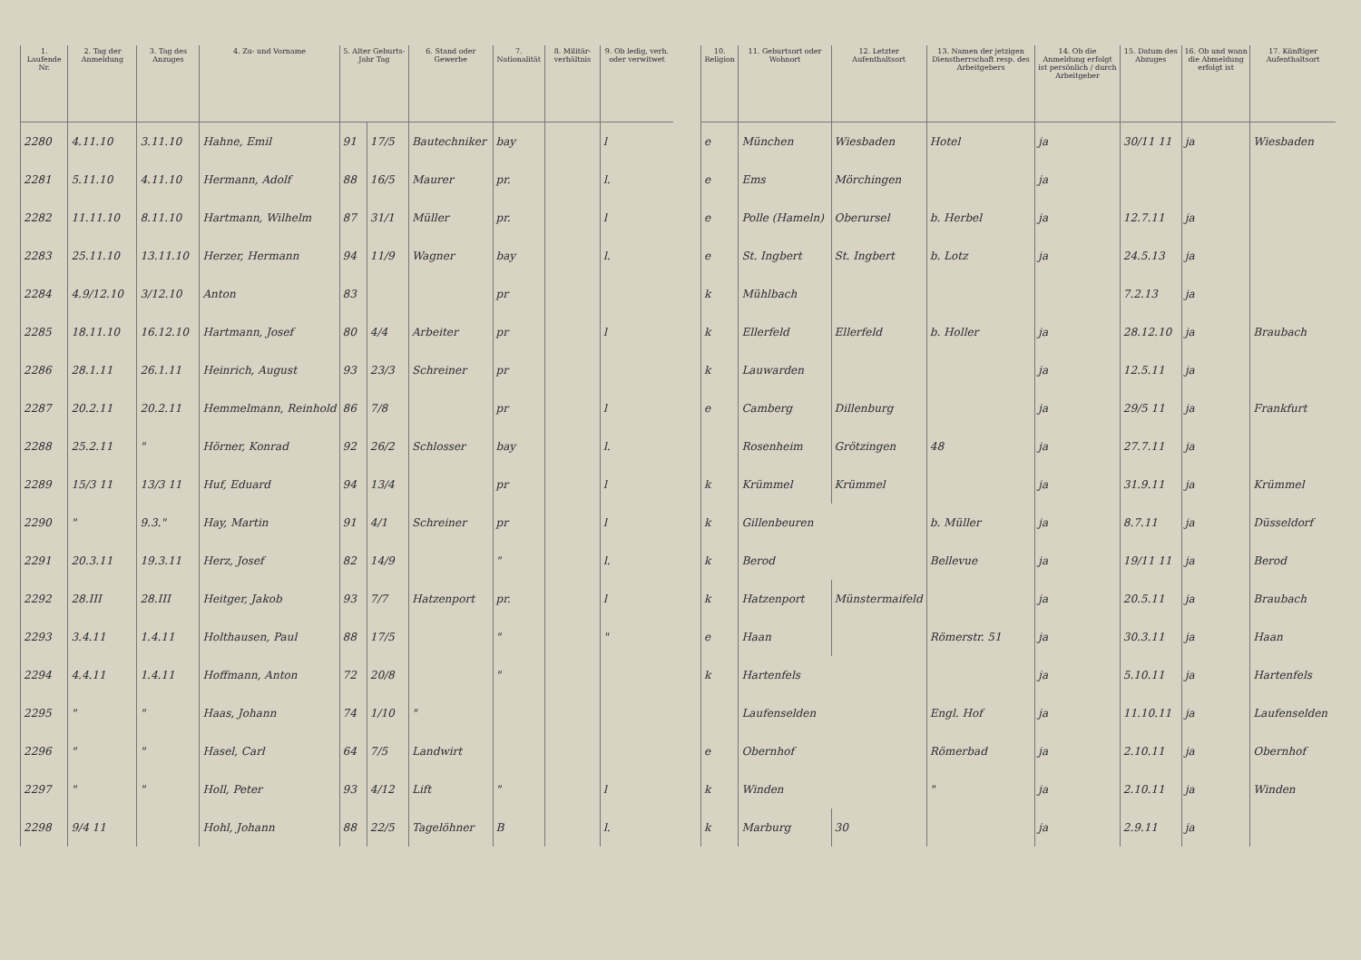| 1. Laufende Nr. | 2. Tag der Anmeldung | 3. Tag des Anzuges | 4. Zu- und Vorname | 5. Alter Geburts- Jahr Tag | | 6. Stand oder Gewerbe | 7. Nationalität | 8. Militär-verhältnis | 9. Ob ledig, verh. oder verwitwet |
| --- | --- | --- | --- | --- | --- | --- | --- | --- | --- |
| 2280 | 4.11.10 | 3.11.10 | Hahne, Emil | 91 | 17/5 | Bautechniker | bay | | l |
| 2281 | 5.11.10 | 4.11.10 | Hermann, Adolf | 88 | 16/5 | Maurer | pr. | | l. |
| 2282 | 11.11.10 | 8.11.10 | Hartmann, Wilhelm | 87 | 31/1 | Müller | pr. | | l |
| 2283 | 25.11.10 | 13.11.10 | Herzer, Hermann | 94 | 11/9 | Wagner | bay | | l. |
| 2284 | 4.9/12.10 | 3/12.10 | Anton | 83 | | | pr | | |
| 2285 | 18.11.10 | 16.12.10 | Hartmann, Josef | 80 | 4/4 | Arbeiter | pr | | l |
| 2286 | 28.1.11 | 26.1.11 | Heinrich, August | 93 | 23/3 | Schreiner | pr | | |
| 2287 | 20.2.11 | 20.2.11 | Hemmelmann, Reinhold | 86 | 7/8 | | pr | | l |
| 2288 | 25.2.11 | " | Hörner, Konrad | 92 | 26/2 | Schlosser | bay | | l. |
| 2289 | 15/3 11 | 13/3 11 | Huf, Eduard | 94 | 13/4 | | pr | | l |
| 2290 | " | 9.3." | Hay, Martin | 91 | 4/1 | Schreiner | pr | | l |
| 2291 | 20.3.11 | 19.3.11 | Herz, Josef | 82 | 14/9 | | " | | l. |
| 2292 | 28.III | 28.III | Heitger, Jakob | 93 | 7/7 | Hatzenport | pr. | | l |
| 2293 | 3.4.11 | 1.4.11 | Holthausen, Paul | 88 | 17/5 | | " | | " |
| 2294 | 4.4.11 | 1.4.11 | Hoffmann, Anton | 72 | 20/8 | | " | | |
| 2295 | " | " | Haas, Johann | 74 | 1/10 | " | | | |
| 2296 | " | " | Hasel, Carl | 64 | 7/5 | Landwirt | | | |
| 2297 | " | " | Holl, Peter | 93 | 4/12 | Lift | " | | l |
| 2298 | 9/4 11 | | Hohl, Johann | 88 | 22/5 | Tagelöhner | B | | l. |
| 10. Religion | 11. Geburtsort oder Wohnort | 12. Letzter Aufenthaltsort | 13. Namen der jetzigen Dienstherrschaft resp. des Arbeitgebers | 14. Ob die Anmeldung erfolgt ist persönlich / durch Arbeitgeber | 15. Datum des Abzuges | 16. Ob und wann die Abmeldung erfolgt ist | 17. Künftiger Aufenthaltsort |
| --- | --- | --- | --- | --- | --- | --- | --- |
| e | München | Wiesbaden | Hotel | ja | 30/11 11 | ja | Wiesbaden |
| e | Ems | Mörchingen | | ja | | | |
| e | Polle (Hameln) | Oberursel | b. Herbel | ja | 12.7.11 | ja | |
| e | St. Ingbert | St. Ingbert | b. Lotz | ja | 24.5.13 | ja | |
| k | Mühlbach | | | | 7.2.13 | ja | |
| k | Ellerfeld | Ellerfeld | b. Holler | ja | 28.12.10 | ja | Braubach |
| k | Lauwarden | | | ja | 12.5.11 | ja | |
| e | Camberg | Dillenburg | | ja | 29/5 11 | ja | Frankfurt |
| | Rosenheim | Grötzingen | 48 | ja | 27.7.11 | ja | |
| k | Krümmel | Krümmel | | ja | 31.9.11 | ja | Krümmel |
| k | Gillenbeuren | | b. Müller | ja | 8.7.11 | ja | Düsseldorf |
| k | Berod | | Bellevue | ja | 19/11 11 | ja | Berod |
| k | Hatzenport | Münstermaifeld | | ja | 20.5.11 | ja | Braubach |
| e | Haan | | Römerstr. 51 | ja | 30.3.11 | ja | Haan |
| k | Hartenfels | | | ja | 5.10.11 | ja | Hartenfels |
| | Laufenselden | | Engl. Hof | ja | 11.10.11 | ja | Laufenselden |
| e | Obernhof | | Römerbad | ja | 2.10.11 | ja | Obernhof |
| k | Winden | | " | ja | 2.10.11 | ja | Winden |
| k | Marburg | 30 | | ja | 2.9.11 | ja | |